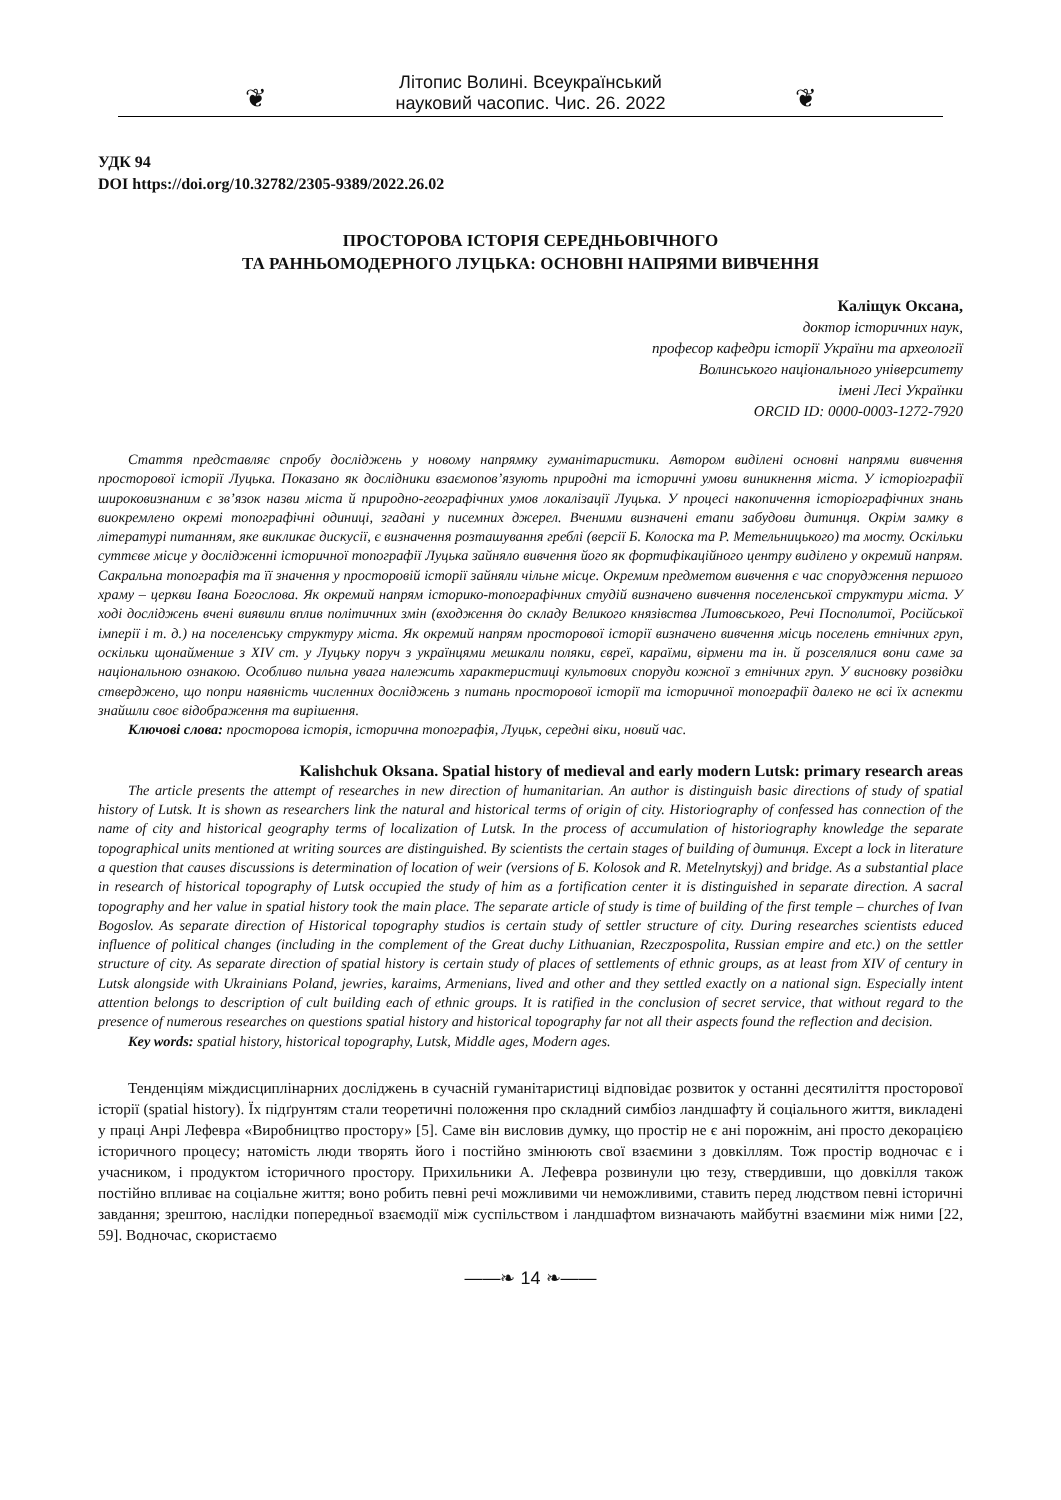❦ Літопис Волині. Всеукраїнський науковий часопис. Чис. 26. 2022 ❦
УДК 94
DOI https://doi.org/10.32782/2305-9389/2022.26.02
ПРОСТОРОВА ІСТОРІЯ СЕРЕДНЬОВІЧНОГО
ТА РАННЬОМОДЕРНОГО ЛУЦЬКА: ОСНОВНІ НАПРЯМИ ВИВЧЕННЯ
Каліщук Оксана,
доктор історичних наук,
професор кафедри історії України та археології
Волинського національного університету
імені Лесі Українки
ORCID ID: 0000-0003-1272-7920
Стаття представляє спробу досліджень у новому напрямку гуманітаристики. Автором виділені основні напрями вивчення просторової історії Луцька. Показано як дослідники взаємопов’язують природні та історичні умови виникнення міста. У історіографії широковизнаним є зв’язок назви міста й природно-географічних умов локалізації Луцька. У процесі накопичення історіографічних знань виокремлено окремі топографічні одиниці, згадані у писемних джерел. Вченими визначені етапи забудови дитинця. Окрім замку в літературі питанням, яке викликає дискусії, є визначення розташування греблі (версії Б. Колоска та Р. Метельницького) та мосту. Оскільки суттєве місце у дослідженні історичної топографії Луцька зайняло вивчення його як фортифікаційного центру виділено у окремий напрям. Сакральна топографія та її значення у просторовій історії зайняли чільне місце. Окремим предметом вивчення є час спорудження першого храму – церкви Івана Богослова. Як окремий напрям історико-топографічних студій визначено вивчення поселенської структури міста. У ході досліджень вчені виявили вплив політичних змін (входження до складу Великого князівства Литовського, Речі Посполитої, Російської імперії і т. д.) на поселенську структуру міста. Як окремий напрям просторової історії визначено вивчення місць поселень етнічних груп, оскільки щонайменше з XIV ст. у Луцьку поруч з українцями мешкали поляки, євреї, караїми, вірмени та ін. й розселялися вони саме за національною ознакою. Особливо пильна увага належить характеристиці культових споруди кожної з етнічних груп. У висновку розвідки стверджено, що попри наявність численних досліджень з питань просторової історії та історичної топографії далеко не всі їх аспекти знайшли своє відображення та вирішення.
Ключові слова: просторова історія, історична топографія, Луцьк, середні віки, новий час.
Kalishchuk Oksana. Spatial history of medieval and early modern Lutsk: primary research areas
The article presents the attempt of researches in new direction of humanitarian. An author is distinguish basic directions of study of spatial history of Lutsk. It is shown as researchers link the natural and historical terms of origin of city. Historiography of confessed has connection of the name of city and historical geography terms of localization of Lutsk. In the process of accumulation of historiography knowledge the separate topographical units mentioned at writing sources are distinguished. By scientists the certain stages of building of дитинця. Except a lock in literature a question that causes discussions is determination of location of weir (versions of Б. Kolosok and R. Metelnytskyj) and bridge. As a substantial place in research of historical topography of Lutsk occupied the study of him as a fortification center it is distinguished in separate direction. A sacral topography and her value in spatial history took the main place. The separate article of study is time of building of the first temple – churches of Ivan Bogoslov. As separate direction of Historical topography studios is certain study of settler structure of city. During researches scientists educed influence of political changes (including in the complement of the Great duchy Lithuanian, Rzeczpospolita, Russian empire and etc.) on the settler structure of city. As separate direction of spatial history is certain study of places of settlements of ethnic groups, as at least from XIV of century in Lutsk alongside with Ukrainians Poland, jewries, karaims, Armenians, lived and other and they settled exactly on a national sign. Especially intent attention belongs to description of cult building each of ethnic groups. It is ratified in the conclusion of secret service, that without regard to the presence of numerous researches on questions spatial history and historical topography far not all their aspects found the reflection and decision.
Key words: spatial history, historical topography, Lutsk, Middle ages, Modern ages.
Тенденціям міждисциплінарних досліджень в сучасній гуманітаристиці відповідає розвиток у останні десятиліття просторової історії (spatial history). Їх підґрунтям стали теоретичні положення про складний симбіоз ландшафту й соціального життя, викладені у праці Анрі Лефевра «Виробництво простору» [5]. Саме він висловив думку, що простір не є ані порожнім, ані просто декорацією історичного процесу; натомість люди творять його і постійно змінюють свої взаємини з довкіллям. Тож простір водночас є і учасником, і продуктом історичного простору. Прихильники А. Лефевра розвинули цю тезу, ствердивши, що довкілля також постійно впливає на соціальне життя; воно робить певні речі можливими чи неможливими, ставить перед людством певні історичні завдання; зрештою, наслідки попередньої взаємодії між суспільством і ландшафтом визначають майбутні взаємини між ними [22, 59]. Водночас, скористаємо
——❧ 14 ❧——